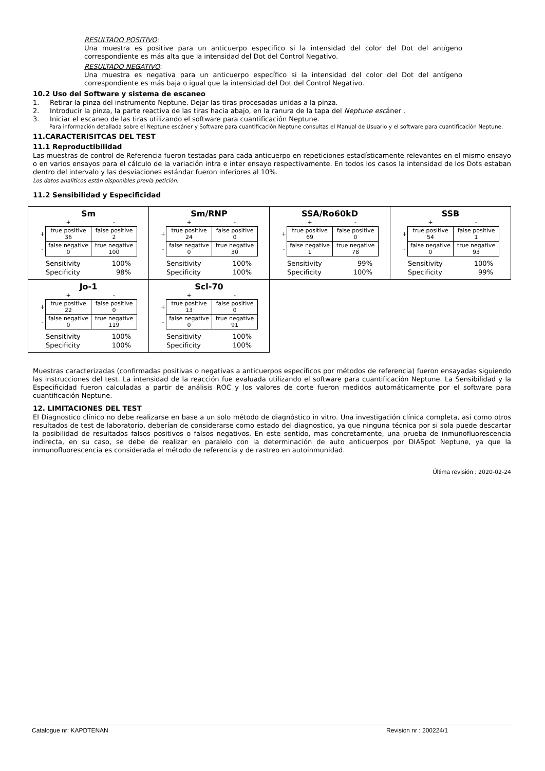RESULTADO POSITIVO:
Una muestra es positive para un anticuerpo especifico si la intensidad del color del Dot del antígeno correspondiente es más alta que la intensidad del Dot del Control Negativo.
RESULTADO NEGATIVO:
Una muestra es negativa para un anticuerpo específico si la intensidad del color del Dot del antígeno correspondiente es más baja o igual que la intensidad del Dot del Control Negativo.
10.2 Uso del Software y sistema de escaneo
1. Retirar la pinza del instrumento Neptune. Dejar las tiras procesadas unidas a la pinza.
2. Introducir la pinza, la parte reactiva de las tiras hacia abajo, en la ranura de la tapa del Neptune escáner .
3. Iniciar el escaneo de las tiras utilizando el software para cuantificación Neptune.
Para información detallada sobre el Neptune escáner y Software para cuantificación Neptune consultas el Manual de Usuario y el software para cuantificación Neptune.
11.CARACTERISITCAS DEL TEST
11.1 Reproductibilidad
Las muestras de control de Referencia fueron testadas para cada anticuerpo en repeticiones estadísticamente relevantes en el mismo ensayo o en varios ensayos para el cálculo de la variación intra e inter ensayo respectivamente. En todos los casos la intensidad de los Dots estaban dentro del intervalo y las desviaciones estándar fueron inferiores al 10%.
Los datos analíticos están disponibles previa petición.
11.2 Sensibilidad y Especificidad
| Sm / / + / - / / + / true positive 36 / false positive 2 / / - / false negative 0 / true negative 100 / / Sensitivity / 100% / / Specificity / 98% / | Sm/RNP / / + / - / / + / true positive 24 / false positive 0 / / - / false negative 0 / true negative 30 / / Sensitivity / 100% / / Specificity / 100% / | SSA/Ro60kD / / + / - / / + / true positive 69 / false positive 0 / / - / false negative 1 / true negative 78 / / Sensitivity / 99% / / Specificity / 100% / | SSB / / + / - / / + / true positive 54 / false positive 1 / / - / false negative 0 / true negative 93 / / Sensitivity / 100% / / Specificity / 99% / |
| Jo-1 / / + / - / / + / true positive 22 / false positive 0 / / - / false negative 0 / true negative 119 / / Sensitivity / 100% / / Specificity / 100% / | Scl-70 / / + / - / / + / true positive 13 / false positive 0 / / - / false negative 0 / true negative 91 / / Sensitivity / 100% / / Specificity / 100% / | | |
Muestras caracterizadas (confirmadas positivas o negativas a anticuerpos específicos por métodos de referencia) fueron ensayadas siguiendo las instrucciones del test. La intensidad de la reacción fue evaluada utilizando el software para cuantificación Neptune. La Sensibilidad y la Especificidad fueron calculadas a partir de análisis ROC y los valores de corte fueron medidos automáticamente por el software para cuantificación Neptune.
12. LIMITACIONES DEL TEST
El Diagnostico clínico no debe realizarse en base a un solo método de diagnóstico in vitro. Una investigación clínica completa, asi como otros resultados de test de laboratorio, deberían de considerarse como estado del diagnostico, ya que ninguna técnica por si sola puede descartar la posibilidad de resultados falsos positivos o falsos negativos. En este sentido, mas concretamente, una prueba de inmunofluorescencia indirecta, en su caso, se debe de realizar en paralelo con la determinación de auto anticuerpos por DIASpot Neptune, ya que la inmunofluorescencia es considerada el método de referencia y de rastreo en autoinmunidad.
Última revisión : 2020-02-24
Catalogue nr: KAPDTENAN Revision nr : 200224/1